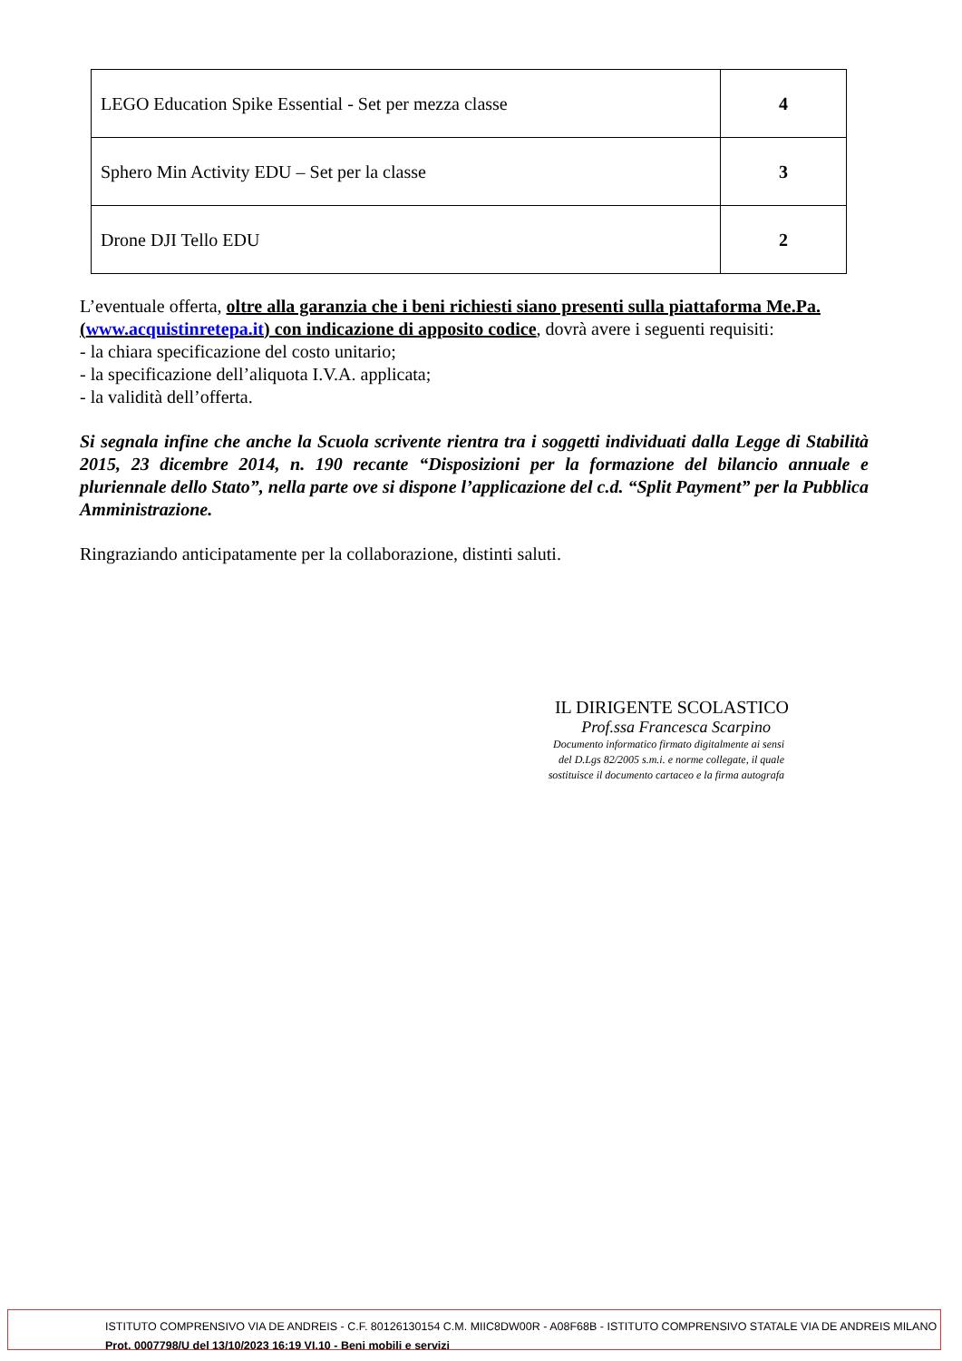| LEGO Education Spike Essential - Set per mezza classe | 4 |
| Sphero Min Activity EDU – Set per la classe | 3 |
| Drone DJI Tello EDU | 2 |
L’eventuale offerta, oltre alla garanzia che i beni richiesti siano presenti sulla piattaforma Me.Pa. (www.acquistinretepa.it) con indicazione di apposito codice, dovrà avere i seguenti requisiti:
- la chiara specificazione del costo unitario;
- la specificazione dell’aliquota I.V.A. applicata;
- la validità dell’offerta.
Si segnala infine che anche la Scuola scrivente rientra tra i soggetti individuati dalla Legge di Stabilità 2015, 23 dicembre 2014, n. 190 recante “Disposizioni per la formazione del bilancio annuale e pluriennale dello Stato”, nella parte ove si dispone l’applicazione del c.d. “Split Payment” per la Pubblica Amministrazione.
Ringraziando anticipatamente per la collaborazione, distinti saluti.
IL DIRIGENTE SCOLASTICO
Prof.ssa Francesca Scarpino
Documento informatico firmato digitalmente ai sensi
del D.Lgs 82/2005 s.m.i. e norme collegate, il quale
sostituisce il documento cartaceo e la firma autografa
ISTITUTO COMPRENSIVO VIA DE ANDREIS - C.F. 80126130154 C.M. MIIC8DW00R - A08F68B - ISTITUTO COMPRENSIVO STATALE VIA DE ANDREIS MILANO
Prot. 0007798/U del 13/10/2023 16:19 VI.10 - Beni mobili e servizi